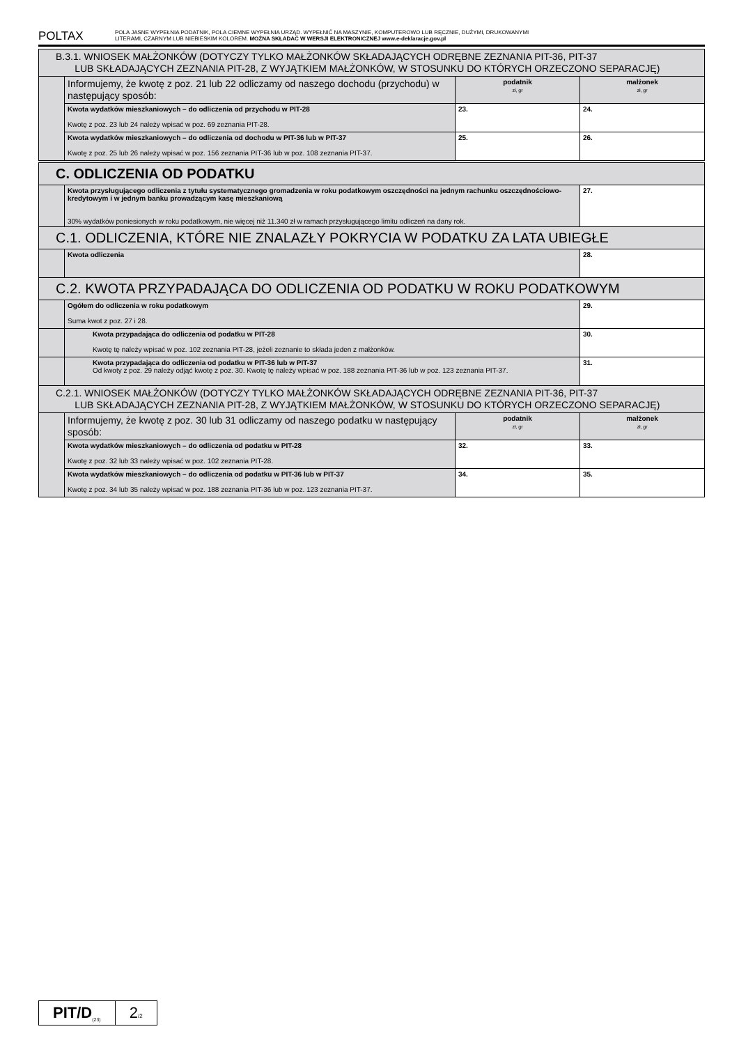POLTAX
POLA JASNE WYPEŁNIA PODATNIK, POLA CIEMNE WYPEŁNIA URZĄD. WYPEŁNIĆ NA MASZYNIE, KOMPUTEROWO LUB RĘCZNIE, DUŻYMI, DRUKOWANYMI
LITERAMI, CZARNYM LUB NIEBIESKIM KOLOREM. MOŻNA SKŁADAĆ W WERSJI ELEKTRONICZNEJ www.e-deklaracje.gov.pl
| B.3.1. WNIOSEK MAŁŻONKÓW (DOTYCZY TYLKO MAŁŻONKÓW SKŁADAJĄCYCH ODRĘBNE ZEZNANIA PIT-36, PIT-37 LUB SKŁADAJĄCYCH ZEZNANIA PIT-28, Z WYJĄTKIEM MAŁŻONKÓW, W STOSUNKU DO KTÓRYCH ORZECZONO SEPARACJĘ) | | | |
| | Informujemy, że kwotę z poz. 21 lub 22 odliczamy od naszego dochodu (przychodu) w następujący sposób: | podatnik zł, gr | małżonek zł, gr |
| | Kwota wydatków mieszkaniowych – do odliczenia od przychodu w PIT-28 Kwotę z poz. 23 lub 24 należy wpisać w poz. 69 zeznania PIT-28. | 23. | 24. |
| | Kwota wydatków mieszkaniowych – do odliczenia od dochodu w PIT-36 lub w PIT-37 Kwotę z poz. 25 lub 26 należy wpisać w poz. 156 zeznania PIT-36 lub w poz. 108 zeznania PIT-37. | 25. | 26. |
| C. ODLICZENIA OD PODATKU | | | |
| | Kwota przysługującego odliczenia z tytułu systematycznego gromadzenia w roku podatkowym oszczędności na jednym rachunku oszczędnościowo-kredytowym i w jednym banku prowadzącym kasę mieszkaniową 30% wydatków poniesionych w roku podatkowym, nie więcej niż 11.340 zł w ramach przysługującego limitu odliczeń na dany rok. | | 27. |
| C.1. ODLICZENIA, KTÓRE NIE ZNALAZŁY POKRYCIA W PODATKU ZA LATA UBIEGŁE | | | |
| | Kwota odliczenia | | 28. |
| C.2. KWOTA PRZYPADAJĄCA DO ODLICZENIA OD PODATKU W ROKU PODATKOWYM | | | |
| | Ogółem do odliczenia w roku podatkowym Suma kwot z poz. 27 i 28. | | 29. |
| | Kwota przypadająca do odliczenia od podatku w PIT-28 Kwotę tę należy wpisać w poz. 102 zeznania PIT-28, jeżeli zeznanie to składa jeden z małżonków. | | 30. |
| | Kwota przypadająca do odliczenia od podatku w PIT-36 lub w PIT-37 Od kwoty z poz. 29 należy odjąć kwotę z poz. 30. Kwotę tę należy wpisać w poz. 188 zeznania PIT-36 lub w poz. 123 zeznania PIT-37. | | 31. |
| C.2.1. WNIOSEK MAŁŻONKÓW (DOTYCZY TYLKO MAŁŻONKÓW SKŁADAJĄCYCH ODRĘBNE ZEZNANIA PIT-36, PIT-37 LUB SKŁADAJĄCYCH ZEZNANIA PIT-28, Z WYJĄTKIEM MAŁŻONKÓW, W STOSUNKU DO KTÓRYCH ORZECZONO SEPARACJĘ) | | | |
| | Informujemy, że kwotę z poz. 30 lub 31 odliczamy od naszego podatku w następujący sposób: | podatnik zł, gr | małżonek zł, gr |
| | Kwota wydatków mieszkaniowych – do odliczenia od podatku w PIT-28 Kwotę z poz. 32 lub 33 należy wpisać w poz. 102 zeznania PIT-28. | 32. | 33. |
| | Kwota wydatków mieszkaniowych – do odliczenia od podatku w PIT-36 lub w PIT-37 Kwotę z poz. 34 lub 35 należy wpisać w poz. 188 zeznania PIT-36 lub w poz. 123 zeznania PIT-37. | 34. | 35. |
PIT/D<sub>(23)</sub>
2/2